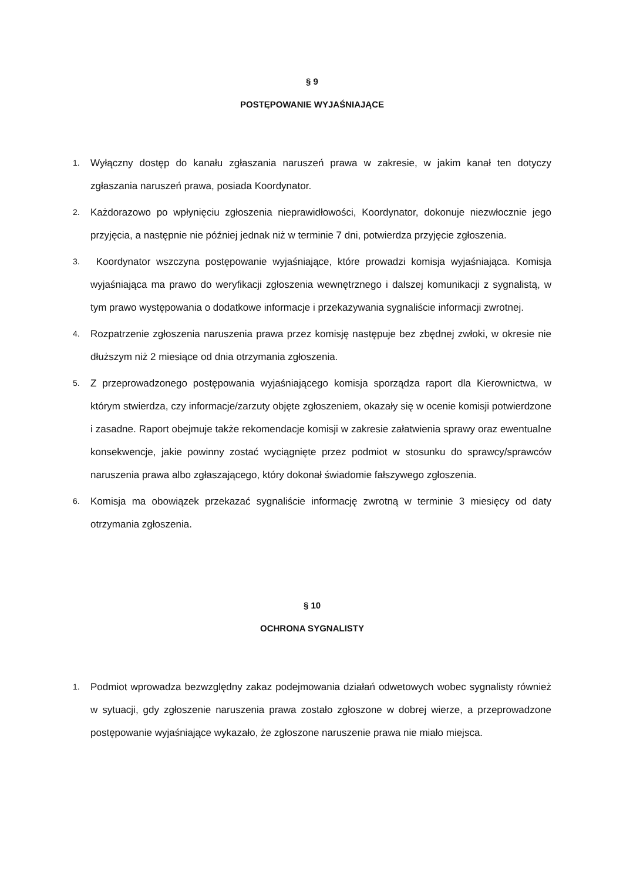§ 9
POSTĘPOWANIE WYJAŚNIAJĄCE
1. Wyłączny dostęp do kanału zgłaszania naruszeń prawa w zakresie, w jakim kanał ten dotyczy zgłaszania naruszeń prawa, posiada Koordynator.
2. Każdorazowo po wpłynięciu zgłoszenia nieprawidłowości, Koordynator, dokonuje niezwłocznie jego przyjęcia, a następnie nie później jednak niż w terminie 7 dni, potwierdza przyjęcie zgłoszenia.
3. Koordynator wszczyna postępowanie wyjaśniające, które prowadzi komisja wyjaśniająca. Komisja wyjaśniająca ma prawo do weryfikacji zgłoszenia wewnętrznego i dalszej komunikacji z sygnalistą, w tym prawo występowania o dodatkowe informacje i przekazywania sygnaliście informacji zwrotnej.
4. Rozpatrzenie zgłoszenia naruszenia prawa przez komisję następuje bez zbędnej zwłoki, w okresie nie dłuższym niż 2 miesiące od dnia otrzymania zgłoszenia.
5. Z przeprowadzonego postępowania wyjaśniającego komisja sporządza raport dla Kierownictwa, w którym stwierdza, czy informacje/zarzuty objęte zgłoszeniem, okazały się w ocenie komisji potwierdzone i zasadne. Raport obejmuje także rekomendacje komisji w zakresie załatwienia sprawy oraz ewentualne konsekwencje, jakie powinny zostać wyciągnięte przez podmiot w stosunku do sprawcy/sprawców naruszenia prawa albo zgłaszającego, który dokonał świadomie fałszywego zgłoszenia.
6. Komisja ma obowiązek przekazać sygnaliście informację zwrotną w terminie 3 miesięcy od daty otrzymania zgłoszenia.
§ 10
OCHRONA SYGNALISTY
1. Podmiot wprowadza bezwzględny zakaz podejmowania działań odwetowych wobec sygnalisty również w sytuacji, gdy zgłoszenie naruszenia prawa zostało zgłoszone w dobrej wierze, a przeprowadzone postępowanie wyjaśniające wykazało, że zgłoszone naruszenie prawa nie miało miejsca.